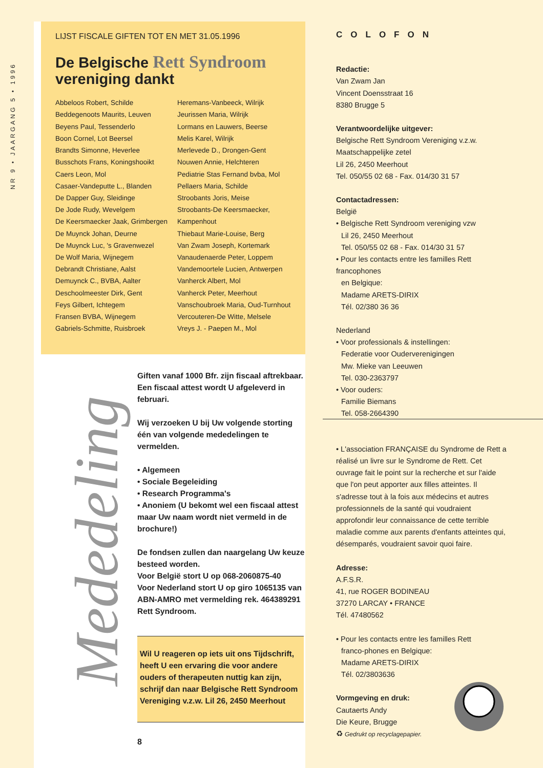NR 9 • JAARGANG 5 • 1996
LIJST FISCALE GIFTEN TOT EN MET 31.05.1996
De Belgische Rett Syndroom
vereniging dankt
Abbeloos Robert, Schilde
Beddegenoots Maurits, Leuven
Beyens Paul, Tessenderlo
Boon Cornel, Lot Beersel
Brandts Simonne, Heverlee
Busschots Frans, Koningshooikt
Caers Leon, Mol
Casaer-Vandeputte L., Blanden
De Dapper Guy, Sleidinge
De Jode Rudy, Wevelgem
De Keersmaecker Jaak, Grimbergen
De Muynck Johan, Deurne
De Muynck Luc, 's Gravenwezel
De Wolf Maria, Wijnegem
Debrandt Christiane, Aalst
Demuynck C., BVBA, Aalter
Deschoolmeester Dirk, Gent
Feys Gilbert, Ichtegem
Fransen BVBA, Wijnegem
Gabriels-Schmitte, Ruisbroek
Heremans-Vanbeeck, Wilrijk
Jeurissen Maria, Wilrijk
Lormans en Lauwers, Beerse
Melis Karel, Wilrijk
Merlevede D., Drongen-Gent
Nouwen Annie, Helchteren
Pediatrie Stas Fernand bvba, Mol
Pellaers Maria, Schilde
Stroobants Joris, Meise
Stroobants-De Keersmaecker, Kampenhout
Thiebaut Marie-Louise, Berg
Van Zwam Joseph, Kortemark
Vanaudenaerde Peter, Loppem
Vandemoortele Lucien, Antwerpen
Vanherck Albert, Mol
Vanherck Peter, Meerhout
Vanschoubroek Maria, Oud-Turnhout
Vercouteren-De Witte, Melsele
Vreys J. - Paepen M., Mol
Mededeling
Giften vanaf 1000 Bfr. zijn fiscaal aftrekbaar. Een fiscaal attest wordt U afgeleverd in februari.
Wij verzoeken U bij Uw volgende storting één van volgende mededelingen te vermelden.
• Algemeen
• Sociale Begeleiding
• Research Programma's
• Anoniem (U bekomt wel een fiscaal attest maar Uw naam wordt niet vermeld in de brochure!)
De fondsen zullen dan naargelang Uw keuze besteed worden.
Voor België stort U op 068-2060875-40
Voor Nederland stort U op giro 1065135 van ABN-AMRO met vermelding rek. 464389291 Rett Syndroom.
Wil U reageren op iets uit ons Tijdschrift, heeft U een ervaring die voor andere ouders of therapeuten nuttig kan zijn, schrijf dan naar Belgische Rett Syndroom Vereniging v.z.w. Lil 26, 2450 Meerhout
8
COLOFON
Redactie:
Van Zwam Jan
Vincent Doensstraat 16
8380 Brugge 5
Verantwoordelijke uitgever:
Belgische Rett Syndroom Vereniging v.z.w.
Maatschappelijke zetel
Lil 26, 2450 Meerhout
Tel. 050/55 02 68 - Fax. 014/30 31 57
Contactadressen:
België
• Belgische Rett Syndroom vereniging vzw
Lil 26, 2450 Meerhout
Tel. 050/55 02 68 - Fax. 014/30 31 57
• Pour les contacts entre les familles Rett francophones
en Belgique:
Madame ARETS-DIRIX
Tél. 02/380 36 36
Nederland
• Voor professionals & instellingen:
Federatie voor Ouderverenigingen
Mw. Mieke van Leeuwen
Tel. 030-2363797
• Voor ouders:
Familie Biemans
Tel. 058-2664390
• L'association FRANÇAISE du Syndrome de Rett a réalisé un livre sur le Syndrome de Rett. Cet ouvrage fait le point sur la recherche et sur l'aide que l'on peut apporter aux filles atteintes. Il s'adresse tout à la fois aux médecins et autres professionnels de la santé qui voudraient approfondir leur connaissance de cette terrible maladie comme aux parents d'enfants atteintes qui, désemparés, voudraient savoir quoi faire.
Adresse:
A.F.S.R.
41, rue ROGER BODINEAU
37270 LARCAY • FRANCE
Tél. 47480562
• Pour les contacts entre les familles Rett
franco-phones en Belgique:
Madame ARETS-DIRIX
Tél. 02/3803636
Vormgeving en druk:
Cautaerts Andy
Die Keure, Brugge
♻ Gedrukt op recyclagepapier.